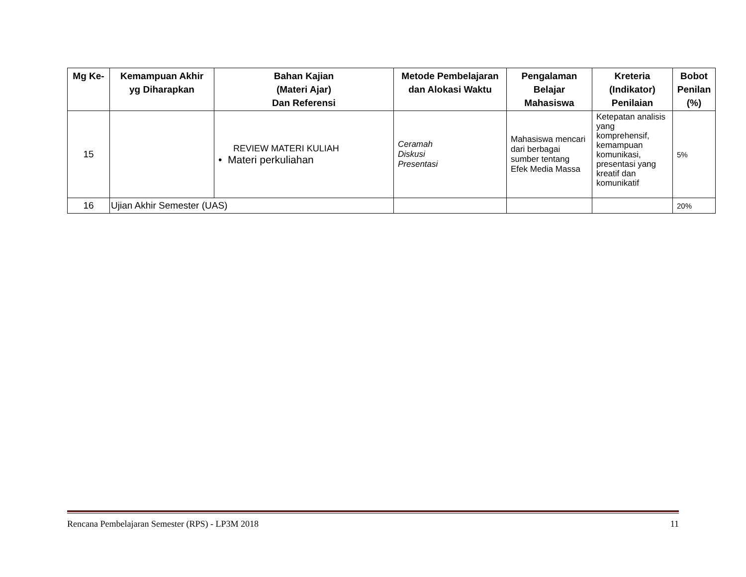| Mg Ke- | Kemampuan Akhir yg Diharapkan | Bahan Kajian (Materi Ajar) Dan Referensi | Metode Pembelajaran dan Alokasi Waktu | Pengalaman Belajar Mahasiswa | Kreteria (Indikator) Penilaian | Bobot Penilan (%) |
| --- | --- | --- | --- | --- | --- | --- |
| 15 | | REVIEW MATERI KULIAH • Materi perkuliahan | Ceramah Diskusi Presentasi | Mahasiswa mencari dari berbagai sumber tentang Efek Media Massa | Ketepatan analisis yang komprehensif, kemampuan komunikasi, presentasi yang kreatif dan komunikatif | 5% |
| 16 | Ujian Akhir Semester (UAS) | | | | | 20% |
Rencana Pembelajaran Semester (RPS) - LP3M 2018 11